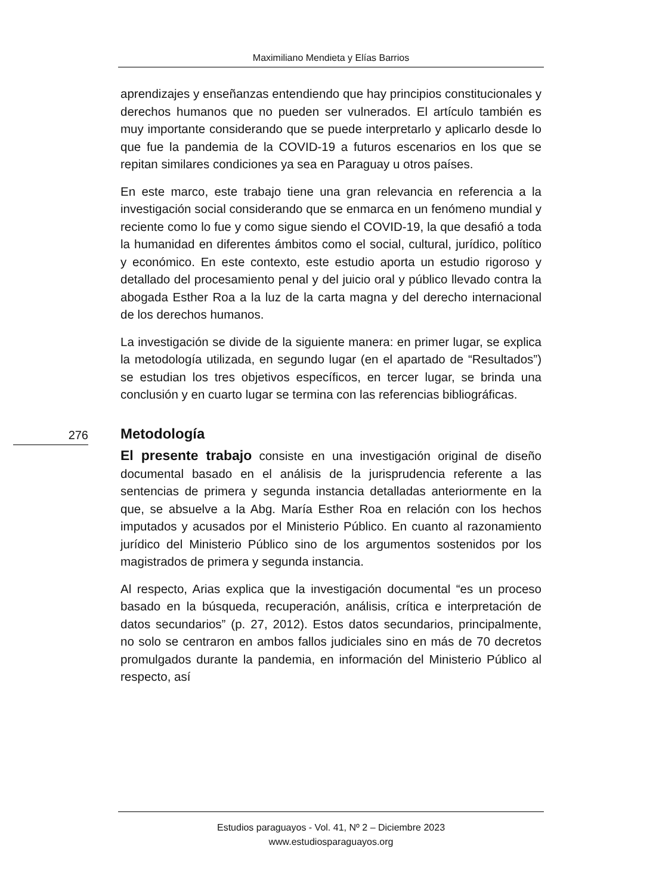Maximiliano Mendieta y Elías Barrios
aprendizajes y enseñanzas entendiendo que hay principios constitucionales y derechos humanos que no pueden ser vulnerados. El artículo también es muy importante considerando que se puede interpretarlo y aplicarlo desde lo que fue la pandemia de la COVID-19 a futuros escenarios en los que se repitan similares condiciones ya sea en Paraguay u otros países.
En este marco, este trabajo tiene una gran relevancia en referencia a la investigación social considerando que se enmarca en un fenómeno mundial y reciente como lo fue y como sigue siendo el COVID-19, la que desafió a toda la humanidad en diferentes ámbitos como el social, cultural, jurídico, político y económico. En este contexto, este estudio aporta un estudio rigoroso y detallado del procesamiento penal y del juicio oral y público llevado contra la abogada Esther Roa a la luz de la carta magna y del derecho internacional de los derechos humanos.
La investigación se divide de la siguiente manera: en primer lugar, se explica la metodología utilizada, en segundo lugar (en el apartado de “Resultados”) se estudian los tres objetivos específicos, en tercer lugar, se brinda una conclusión y en cuarto lugar se termina con las referencias bibliográficas.
Metodología
El presente trabajo consiste en una investigación original de diseño documental basado en el análisis de la jurisprudencia referente a las sentencias de primera y segunda instancia detalladas anteriormente en la que, se absuelve a la Abg. María Esther Roa en relación con los hechos imputados y acusados por el Ministerio Público. En cuanto al razonamiento jurídico del Ministerio Público sino de los argumentos sostenidos por los magistrados de primera y segunda instancia.
Al respecto, Arias explica que la investigación documental “es un proceso basado en la búsqueda, recuperación, análisis, crítica e interpretación de datos secundarios” (p. 27, 2012). Estos datos secundarios, principalmente, no solo se centraron en ambos fallos judiciales sino en más de 70 decretos promulgados durante la pandemia, en información del Ministerio Público al respecto, así
276
Estudios paraguayos - Vol. 41, Nº 2 – Diciembre 2023
www.estudiosparaguayos.org